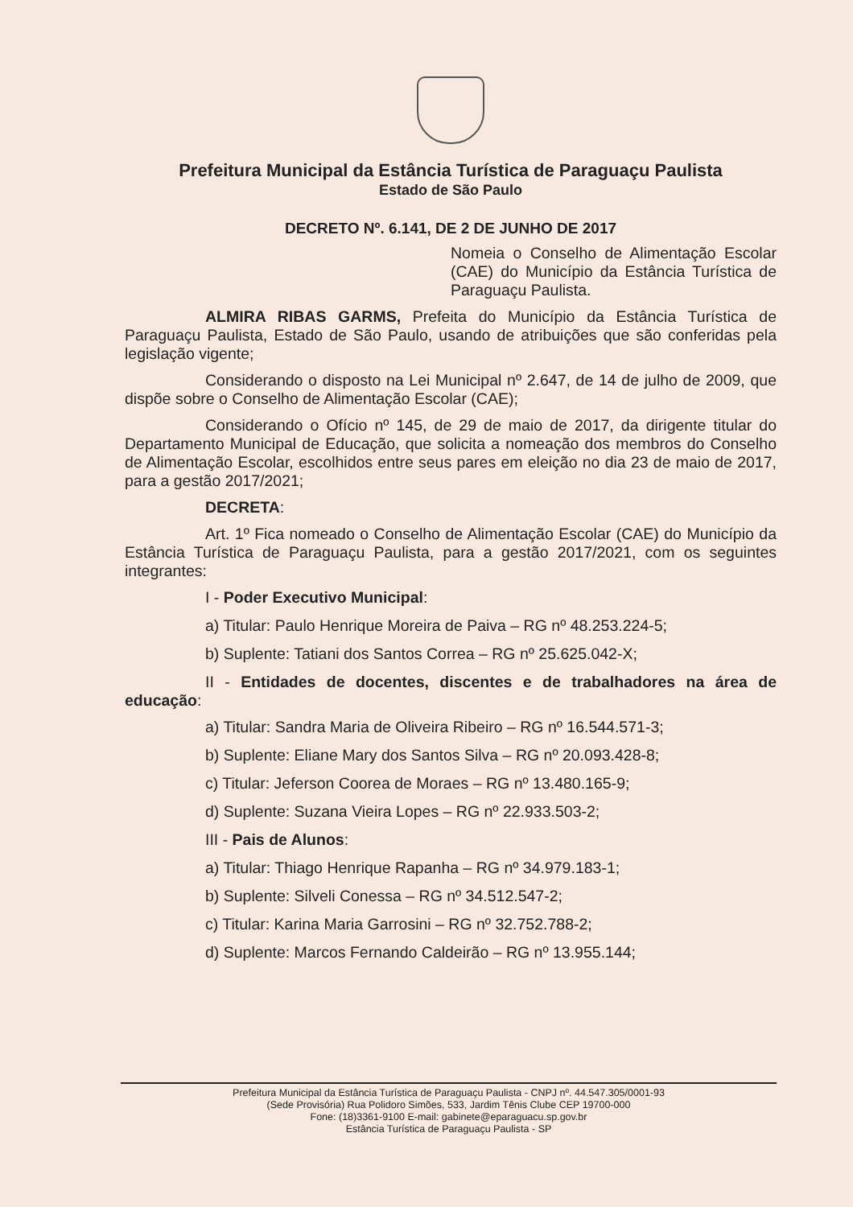Prefeitura Municipal da Estância Turística de Paraguaçu Paulista
Estado de São Paulo
DECRETO Nº. 6.141, DE 2 DE JUNHO DE 2017
Nomeia o Conselho de Alimentação Escolar (CAE) do Município da Estância Turística de Paraguaçu Paulista.
ALMIRA RIBAS GARMS, Prefeita do Município da Estância Turística de Paraguaçu Paulista, Estado de São Paulo, usando de atribuições que são conferidas pela legislação vigente;
Considerando o disposto na Lei Municipal nº 2.647, de 14 de julho de 2009, que dispõe sobre o Conselho de Alimentação Escolar (CAE);
Considerando o Ofício nº 145, de 29 de maio de 2017, da dirigente titular do Departamento Municipal de Educação, que solicita a nomeação dos membros do Conselho de Alimentação Escolar, escolhidos entre seus pares em eleição no dia 23 de maio de 2017, para a gestão 2017/2021;
DECRETA:
Art. 1º Fica nomeado o Conselho de Alimentação Escolar (CAE) do Município da Estância Turística de Paraguaçu Paulista, para a gestão 2017/2021, com os seguintes integrantes:
I - Poder Executivo Municipal:
a) Titular: Paulo Henrique Moreira de Paiva – RG nº 48.253.224-5;
b) Suplente: Tatiani dos Santos Correa – RG nº 25.625.042-X;
II - Entidades de docentes, discentes e de trabalhadores na área de educação:
a) Titular: Sandra Maria de Oliveira Ribeiro – RG nº 16.544.571-3;
b) Suplente: Eliane Mary dos Santos Silva – RG nº 20.093.428-8;
c) Titular: Jeferson Coorea de Moraes – RG nº 13.480.165-9;
d) Suplente: Suzana Vieira Lopes – RG nº 22.933.503-2;
III - Pais de Alunos:
a) Titular: Thiago Henrique Rapanha – RG nº 34.979.183-1;
b) Suplente: Silveli Conessa – RG nº 34.512.547-2;
c) Titular: Karina Maria Garrosini – RG nº 32.752.788-2;
d) Suplente: Marcos Fernando Caldeirão – RG nº 13.955.144;
Prefeitura Municipal da Estância Turística de Paraguaçu Paulista - CNPJ nº. 44.547.305/0001-93
(Sede Provisória) Rua Polidoro Simões, 533, Jardim Tênis Clube CEP 19700-000
Fone: (18)3361-9100 E-mail: gabinete@eparaguacu.sp.gov.br
Estância Turística de Paraguaçu Paulista - SP